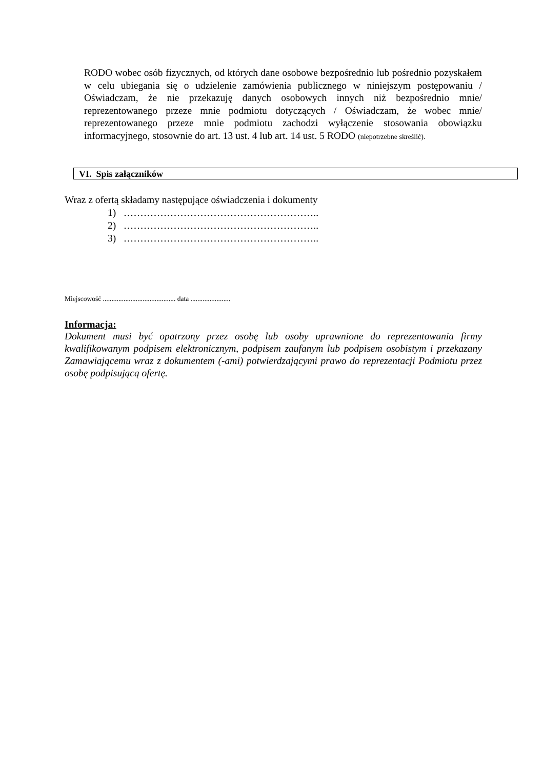RODO wobec osób fizycznych, od których dane osobowe bezpośrednio lub pośrednio pozyskałem w celu ubiegania się o udzielenie zamówienia publicznego w niniejszym postępowaniu / Oświadczam, że nie przekazuję danych osobowych innych niż bezpośrednio mnie/ reprezentowanego przeze mnie podmiotu dotyczących / Oświadczam, że wobec mnie/ reprezentowanego przeze mnie podmiotu zachodzi wyłączenie stosowania obowiązku informacyjnego, stosownie do art. 13 ust. 4 lub art. 14 ust. 5 RODO (niepotrzebne skreślić).
VI. Spis załączników
Wraz z ofertą składamy następujące oświadczenia i dokumenty
1) …………………………………………………..
2) …………………………………………………..
3) …………………………………………………..
Miejscowość .......................................... data .......................
Informacja:
Dokument musi być opatrzony przez osobę lub osoby uprawnione do reprezentowania firmy kwalifikowanym podpisem elektronicznym, podpisem zaufanym lub podpisem osobistym i przekazany Zamawiającemu wraz z dokumentem (-ami) potwierdzającymi prawo do reprezentacji Podmiotu przez osobę podpisującą ofertę.